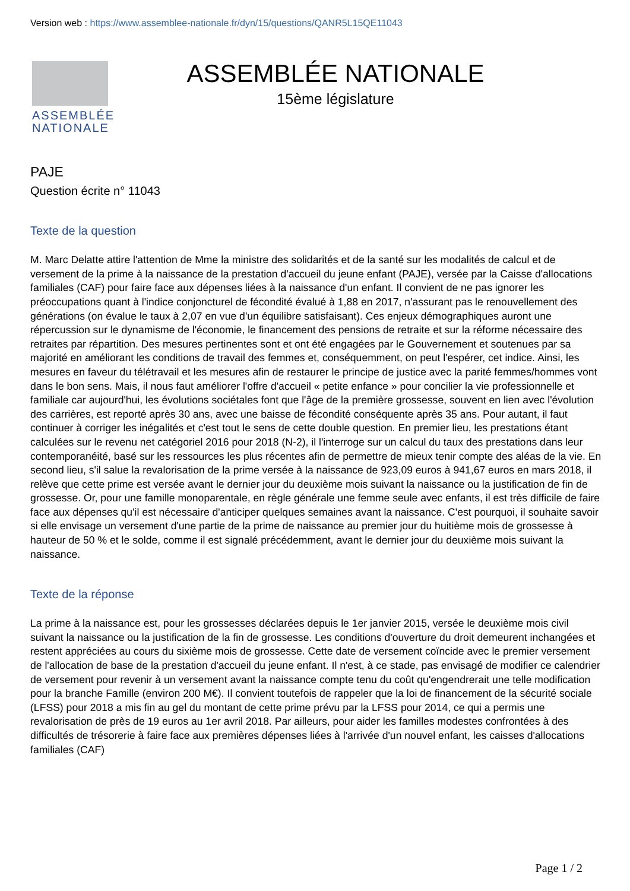Version web : https://www.assemblee-nationale.fr/dyn/15/questions/QANR5L15QE11043
ASSEMBLÉE NATIONALE
ASSEMBLÉE NATIONALE
15ème législature
PAJE
Question écrite n° 11043
Texte de la question
M. Marc Delatte attire l'attention de Mme la ministre des solidarités et de la santé sur les modalités de calcul et de versement de la prime à la naissance de la prestation d'accueil du jeune enfant (PAJE), versée par la Caisse d'allocations familiales (CAF) pour faire face aux dépenses liées à la naissance d'un enfant. Il convient de ne pas ignorer les préoccupations quant à l'indice conjoncturel de fécondité évalué à 1,88 en 2017, n'assurant pas le renouvellement des générations (on évalue le taux à 2,07 en vue d'un équilibre satisfaisant). Ces enjeux démographiques auront une répercussion sur le dynamisme de l'économie, le financement des pensions de retraite et sur la réforme nécessaire des retraites par répartition. Des mesures pertinentes sont et ont été engagées par le Gouvernement et soutenues par sa majorité en améliorant les conditions de travail des femmes et, conséquemment, on peut l'espérer, cet indice. Ainsi, les mesures en faveur du télétravail et les mesures afin de restaurer le principe de justice avec la parité femmes/hommes vont dans le bon sens. Mais, il nous faut améliorer l'offre d'accueil « petite enfance » pour concilier la vie professionnelle et familiale car aujourd'hui, les évolutions sociétales font que l'âge de la première grossesse, souvent en lien avec l'évolution des carrières, est reporté après 30 ans, avec une baisse de fécondité conséquente après 35 ans. Pour autant, il faut continuer à corriger les inégalités et c'est tout le sens de cette double question. En premier lieu, les prestations étant calculées sur le revenu net catégoriel 2016 pour 2018 (N-2), il l'interroge sur un calcul du taux des prestations dans leur contemporanéité, basé sur les ressources les plus récentes afin de permettre de mieux tenir compte des aléas de la vie. En second lieu, s'il salue la revalorisation de la prime versée à la naissance de 923,09 euros à 941,67 euros en mars 2018, il relève que cette prime est versée avant le dernier jour du deuxième mois suivant la naissance ou la justification de fin de grossesse. Or, pour une famille monoparentale, en règle générale une femme seule avec enfants, il est très difficile de faire face aux dépenses qu'il est nécessaire d'anticiper quelques semaines avant la naissance. C'est pourquoi, il souhaite savoir si elle envisage un versement d'une partie de la prime de naissance au premier jour du huitième mois de grossesse à hauteur de 50 % et le solde, comme il est signalé précédemment, avant le dernier jour du deuxième mois suivant la naissance.
Texte de la réponse
La prime à la naissance est, pour les grossesses déclarées depuis le 1er janvier 2015, versée le deuxième mois civil suivant la naissance ou la justification de la fin de grossesse. Les conditions d'ouverture du droit demeurent inchangées et restent appréciées au cours du sixième mois de grossesse. Cette date de versement coïncide avec le premier versement de l'allocation de base de la prestation d'accueil du jeune enfant. Il n'est, à ce stade, pas envisagé de modifier ce calendrier de versement pour revenir à un versement avant la naissance compte tenu du coût qu'engendrerait une telle modification pour la branche Famille (environ 200 M€). Il convient toutefois de rappeler que la loi de financement de la sécurité sociale (LFSS) pour 2018 a mis fin au gel du montant de cette prime prévu par la LFSS pour 2014, ce qui a permis une revalorisation de près de 19 euros au 1er avril 2018. Par ailleurs, pour aider les familles modestes confrontées à des difficultés de trésorerie à faire face aux premières dépenses liées à l'arrivée d'un nouvel enfant, les caisses d'allocations familiales (CAF)
Page 1 / 2